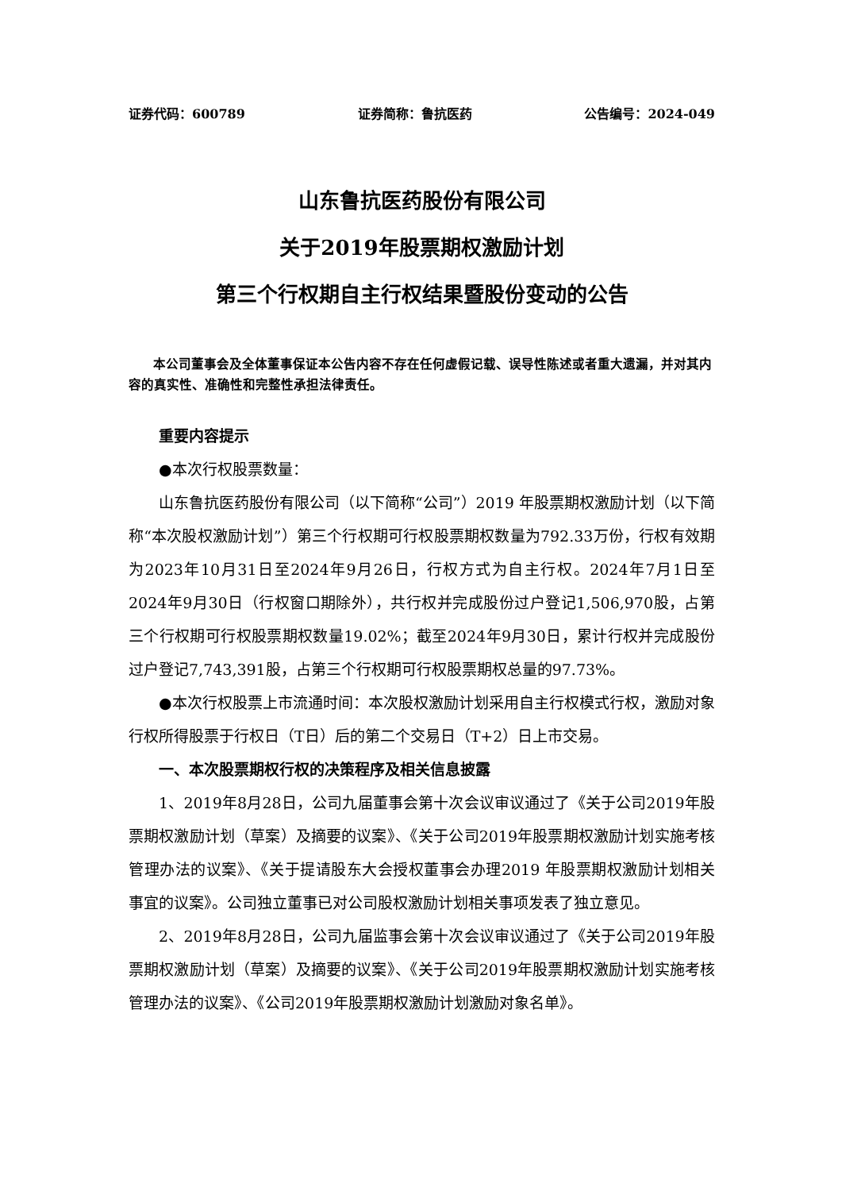证券代码：600789 证券简称：鲁抗医药 公告编号：2024-049
山东鲁抗医药股份有限公司
关于2019年股票期权激励计划
第三个行权期自主行权结果暨股份变动的公告
本公司董事会及全体董事保证本公告内容不存在任何虚假记载、误导性陈述或者重大遗漏，并对其内容的真实性、准确性和完整性承担法律责任。
重要内容提示
●本次行权股票数量：
山东鲁抗医药股份有限公司（以下简称“公司”）2019 年股票期权激励计划（以下简称“本次股权激励计划”）第三个行权期可行权股票期权数量为792.33万份，行权有效期为2023年10月31日至2024年9月26日，行权方式为自主行权。2024年7月1日至2024年9月30日（行权窗口期除外），共行权并完成股份过户登记1,506,970股，占第三个行权期可行权股票期权数量19.02%；截至2024年9月30日，累计行权并完成股份过户登记7,743,391股，占第三个行权期可行权股票期权总量的97.73%。
●本次行权股票上市流通时间：本次股权激励计划采用自主行权模式行权，激励对象行权所得股票于行权日（T日）后的第二个交易日（T+2）日上市交易。
一、本次股票期权行权的决策程序及相关信息披露
1、2019年8月28日，公司九届董事会第十次会议审议通过了《关于公司2019年股票期权激励计划（草案）及摘要的议案》、《关于公司2019年股票期权激励计划实施考核管理办法的议案》、《关于提请股东大会授权董事会办理2019 年股票期权激励计划相关事宜的议案》。公司独立董事已对公司股权激励计划相关事项发表了独立意见。
2、2019年8月28日，公司九届监事会第十次会议审议通过了《关于公司2019年股票期权激励计划（草案）及摘要的议案》、《关于公司2019年股票期权激励计划实施考核管理办法的议案》、《公司2019年股票期权激励计划激励对象名单》。